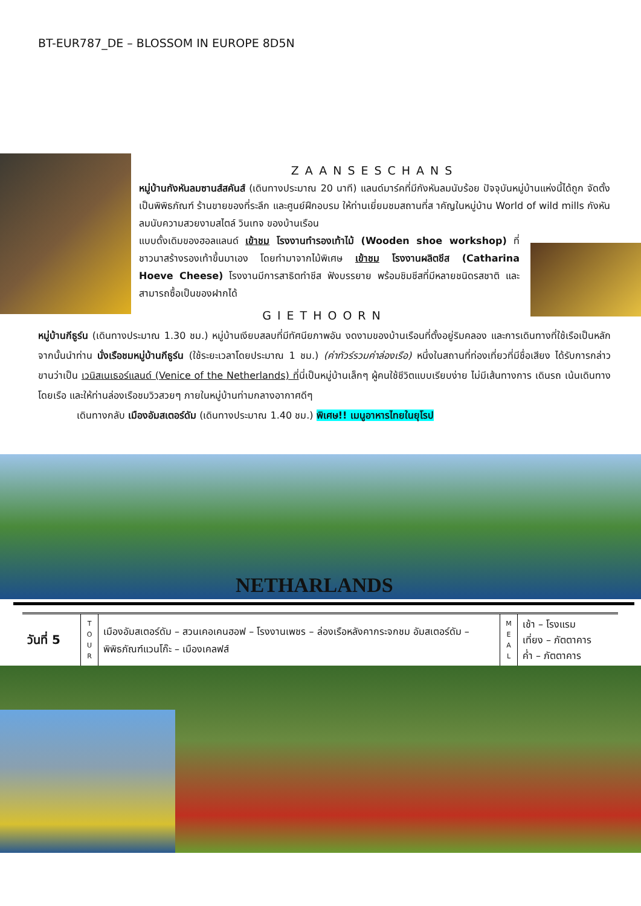BT-EUR787_DE – BLOSSOM IN EUROPE 8D5N
ZAANSESCHANS
หมู่บ้านกังหันลมซานส์สคันส์ (เดินทางประมาณ 20 นาที) แลนด์มาร์คที่มีกังหันลมนับร้อย ปัจจุบันหมู่บ้านแห่งนี้ได้ถูก จัดตั้งเป็นพิพิธภัณฑ์ ร้านขายของที่ระลึก และศูนย์ฝึกอบรม ให้ท่านเยี่ยมชมสถานที่ส าคัญในหมู่บ้าน World of wild mills กังหันลมนับความสวยงามสไตล์ วินเทจ ของบ้านเรือน
แบบดั้งเดิมของฮอลแลนด์ เข้าชม โรงงานทำรองเท้าไม้ (Wooden shoe workshop) ที่ชาวนาสร้างรองเท้าขึ้นมาเอง โดยทำมาจากไม้พิเศษ เข้าชม โรงงานผลิตชีส (Catharina Hoeve Cheese) โรงงานมีการสาธิตทำชีส ฟังบรรยาย พร้อมชิมชีสที่มีหลายชนิดรสชาติ และสามารถซื้อเป็นของฝากได้
GIETHOORN
หมู่บ้านกีธูร์น (เดินทางประมาณ 1.30 ชม.) หมู่บ้านเงียบสลบที่มีทัศนียภาพอัน งดงามของบ้านเรือนที่ตั้งอยู่ริมคลอง และการเดินทางที่ใช้เรือเป็นหลัก จากนั้นนำท่าน นั่งเรือชมหมู่บ้านกีธูร์น (ใช้ระยะเวลาโดยประมาณ 1 ชม.) (ค่าทัวร์รวมค่าล่องเรือ) หนึ่งในสถานที่ท่องเที่ยวที่มีชื่อเสียง ได้รับการกล่าวขานว่าเป็น เวนิสเนเธอร์แลนด์ (Venice of the Netherlands) ที่นี่เป็นหมู่บ้านเล็กๆ ผู้คนใช้ชีวิตแบบเรียบง่าย ไม่มีเส้นทางการ เดินรถ เน้นเดินทางโดยเรือ และให้ท่านล่องเรือชมวิวสวยๆ ภายในหมู่บ้านท่ามกลางอากาศดีๆ
เดินทางกลับ เมืองอัมสเตอร์ดัม (เดินทางประมาณ 1.40 ชม.) พิเศษ!! เมนูอาหารไทยในยุโรป
NETHARLANDS
| วันที่ 5 | T O U R | เมืองอัมสเตอร์ดัม – สวนเคอเคนฮอฟ – โรงงานเพชร – ล่องเรือหลังคากระจกชม อัมสเตอร์ดัม – พิพิธภัณฑ์แวนโก๊ะ – เมืองเคลฟส์ | M E A L | เช้า – โรงแรม เที่ยง – ภัตตาคาร ค่ำ – ภัตตาคาร |